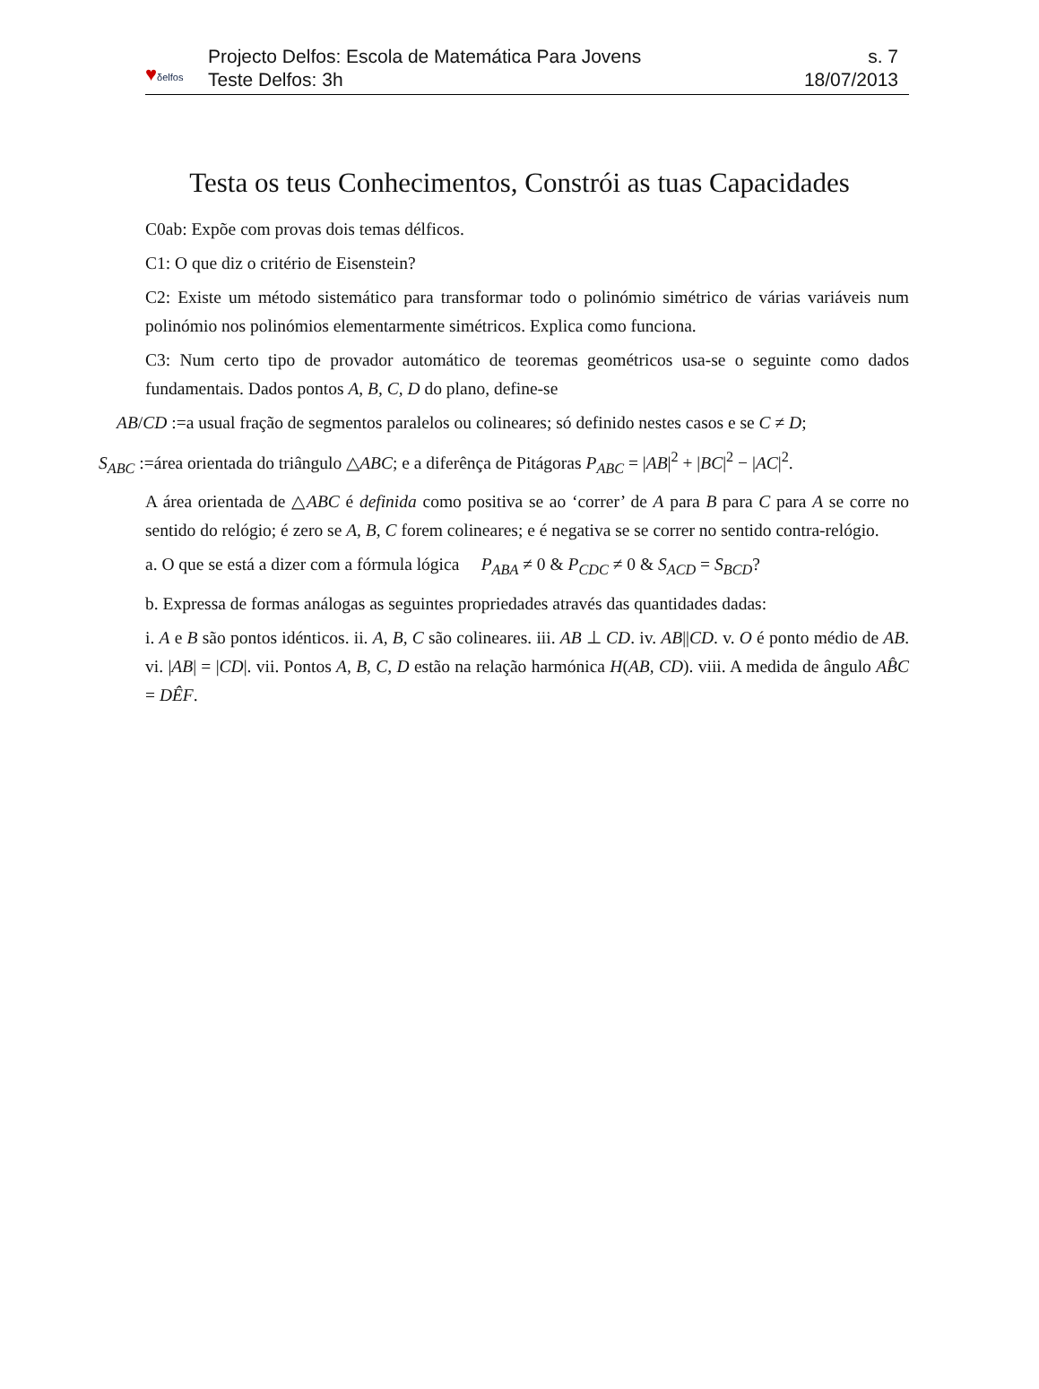♥δelfos
Projecto Delfos: Escola de Matemática Para Jovens
Teste Delfos: 3h
s. 7
18/07/2013
Testa os teus Conhecimentos, Constrói as tuas Capacidades
C0ab: Expõe com provas dois temas délficos.
C1: O que diz o critério de Eisenstein?
C2: Existe um método sistemático para transformar todo o polinómio simétrico de várias variáveis num polinómio nos polinómios elementarmente simétricos. Explica como funciona.
C3: Num certo tipo de provador automático de teoremas geométricos usa-se o seguinte como dados fundamentais. Dados pontos A, B, C, D do plano, define-se
AB/CD :=a usual fração de segmentos paralelos ou colineares; só definido nestes casos e se C ≠ D;
S<sub>ABC</sub> :=área orientada do triângulo △ABC; e a diferênça de Pitágoras P<sub>ABC</sub> = |AB|<sup>2</sup> + |BC|<sup>2</sup> − |AC|<sup>2</sup>.
A área orientada de △ABC é definida como positiva se ao ‘correr’ de A para B para C para A se corre no sentido do relógio; é zero se A, B, C forem colineares; e é negativa se se correr no sentido contra-relógio.
a. O que se está a dizer com a fórmula lógica P<sub>ABA</sub> ≠ 0 & P<sub>CDC</sub> ≠ 0 & S<sub>ACD</sub> = S<sub>BCD</sub>?
b. Expressa de formas análogas as seguintes propriedades através das quantidades dadas:
i. A e B são pontos idénticos. ii. A, B, C são colineares. iii. AB ⊥ CD. iv. AB||CD. v. O é ponto médio de AB. vi. |AB| = |CD|. vii. Pontos A, B, C, D estão na relação harmónica H(AB, CD). viii. A medida de ângulo AB̂C = DÊF.